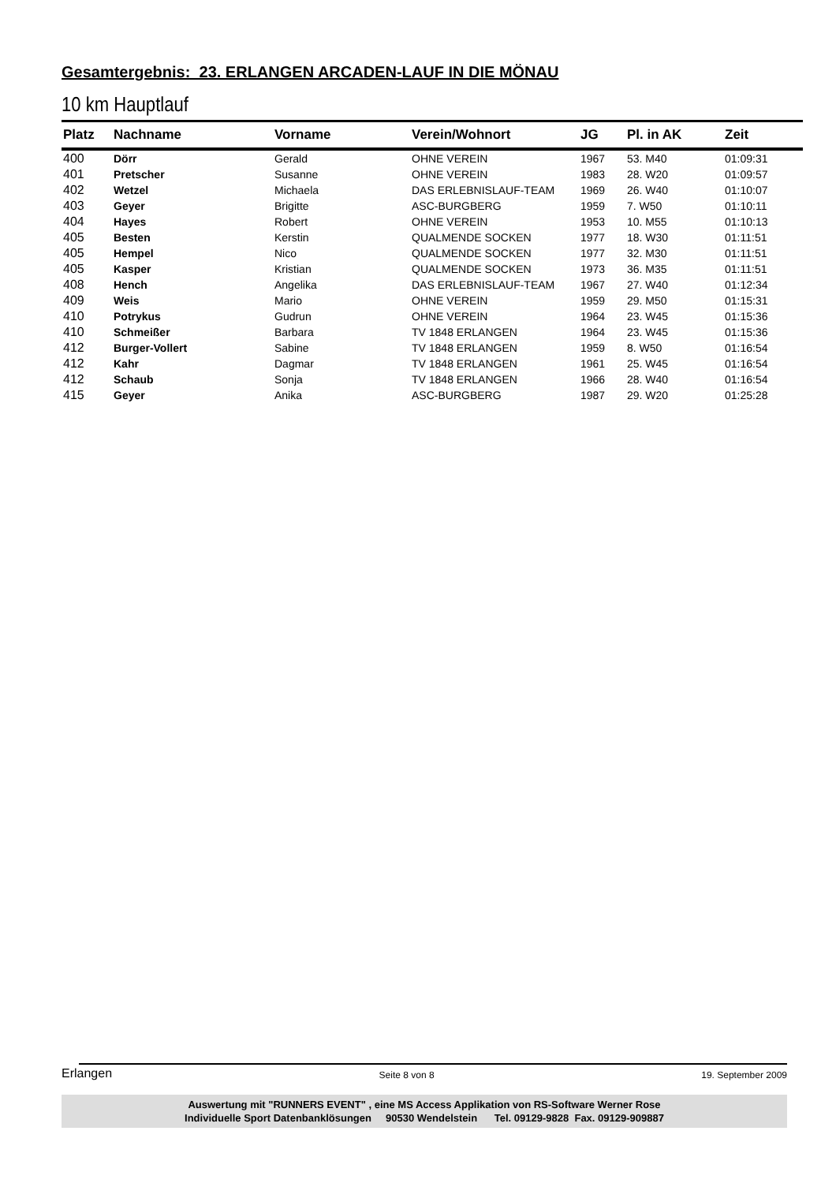Gesamtergebnis: 23. ERLANGEN ARCADEN-LAUF IN DIE MÖNAU
10 km Hauptlauf
| Platz | Nachname | Vorname | Verein/Wohnort | JG | Pl. in AK | Zeit |
| --- | --- | --- | --- | --- | --- | --- |
| 400 | Dörr | Gerald | OHNE VEREIN | 1967 | 53. M40 | 01:09:31 |
| 401 | Pretscher | Susanne | OHNE VEREIN | 1983 | 28. W20 | 01:09:57 |
| 402 | Wetzel | Michaela | DAS ERLEBNISLAUF-TEAM | 1969 | 26. W40 | 01:10:07 |
| 403 | Geyer | Brigitte | ASC-BURGBERG | 1959 | 7. W50 | 01:10:11 |
| 404 | Hayes | Robert | OHNE VEREIN | 1953 | 10. M55 | 01:10:13 |
| 405 | Besten | Kerstin | QUALMENDE SOCKEN | 1977 | 18. W30 | 01:11:51 |
| 405 | Hempel | Nico | QUALMENDE SOCKEN | 1977 | 32. M30 | 01:11:51 |
| 405 | Kasper | Kristian | QUALMENDE SOCKEN | 1973 | 36. M35 | 01:11:51 |
| 408 | Hench | Angelika | DAS ERLEBNISLAUF-TEAM | 1967 | 27. W40 | 01:12:34 |
| 409 | Weis | Mario | OHNE VEREIN | 1959 | 29. M50 | 01:15:31 |
| 410 | Potrykus | Gudrun | OHNE VEREIN | 1964 | 23. W45 | 01:15:36 |
| 410 | Schmeißer | Barbara | TV 1848 ERLANGEN | 1964 | 23. W45 | 01:15:36 |
| 412 | Burger-Vollert | Sabine | TV 1848 ERLANGEN | 1959 | 8. W50 | 01:16:54 |
| 412 | Kahr | Dagmar | TV 1848 ERLANGEN | 1961 | 25. W45 | 01:16:54 |
| 412 | Schaub | Sonja | TV 1848 ERLANGEN | 1966 | 28. W40 | 01:16:54 |
| 415 | Geyer | Anika | ASC-BURGBERG | 1987 | 29. W20 | 01:25:28 |
Erlangen Seite 8 von 8 19. September 2009
Auswertung mit "RUNNERS EVENT" , eine MS Access Applikation von RS-Software Werner Rose
Individuelle Sport Datenbanklösungen 90530 Wendelstein Tel. 09129-9828 Fax. 09129-909887